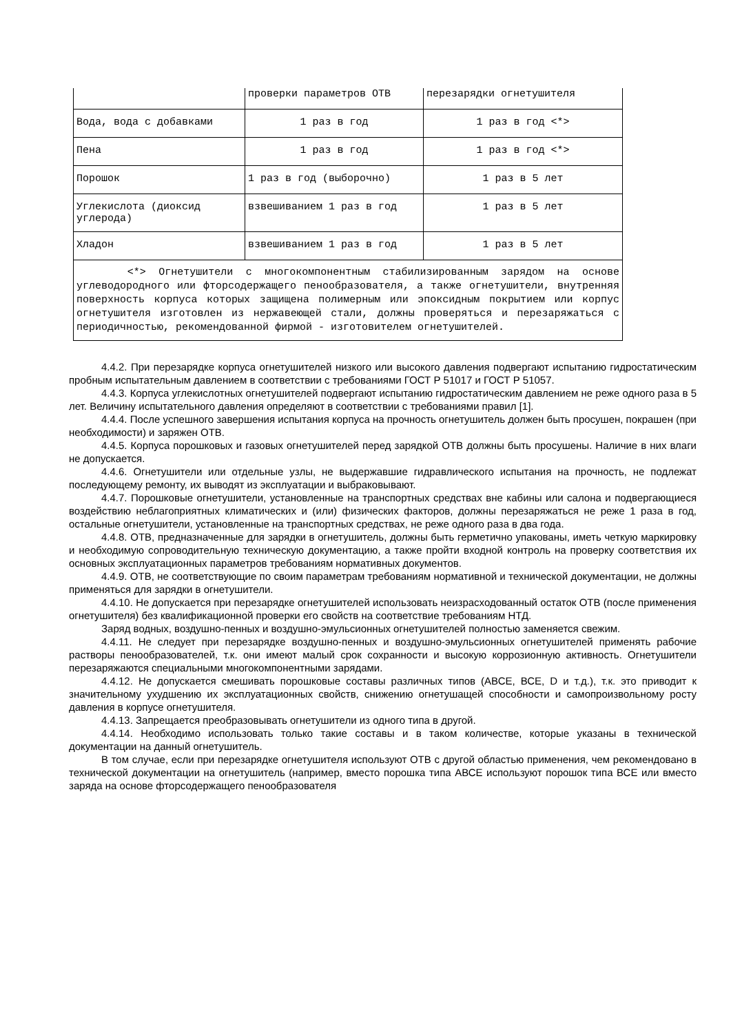| | проверки параметров ОТВ | перезарядки огнетушителя |
| Вода, вода с добавками | 1 раз в год | 1 раз в год <*> |
| Пена | 1 раз в год | 1 раз в год <*> |
| Порошок | 1 раз в год (выборочно) | 1 раз в 5 лет |
| Углекислота (диоксид углерода) | взвешиванием 1 раз в год | 1 раз в 5 лет |
| Хладон | взвешиванием 1 раз в год | 1 раз в 5 лет |
| <*> Огнетушители с многокомпонентным стабилизированным зарядом на основе углеводородного или фторсодержащего пенообразователя, а также огнетушители, внутренняя поверхность корпуса которых защищена полимерным или эпоксидным покрытием или корпус огнетушителя изготовлен из нержавеющей стали, должны проверяться и перезаряжаться с периодичностью, рекомендованной фирмой - изготовителем огнетушителей. | | |
4.4.2. При перезарядке корпуса огнетушителей низкого или высокого давления подвергают испытанию гидростатическим пробным испытательным давлением в соответствии с требованиями ГОСТ Р 51017 и ГОСТ Р 51057.
4.4.3. Корпуса углекислотных огнетушителей подвергают испытанию гидростатическим давлением не реже одного раза в 5 лет. Величину испытательного давления определяют в соответствии с требованиями правил [1].
4.4.4. После успешного завершения испытания корпуса на прочность огнетушитель должен быть просушен, покрашен (при необходимости) и заряжен ОТВ.
4.4.5. Корпуса порошковых и газовых огнетушителей перед зарядкой ОТВ должны быть просушены. Наличие в них влаги не допускается.
4.4.6. Огнетушители или отдельные узлы, не выдержавшие гидравлического испытания на прочность, не подлежат последующему ремонту, их выводят из эксплуатации и выбраковывают.
4.4.7. Порошковые огнетушители, установленные на транспортных средствах вне кабины или салона и подвергающиеся воздействию неблагоприятных климатических и (или) физических факторов, должны перезаряжаться не реже 1 раза в год, остальные огнетушители, установленные на транспортных средствах, не реже одного раза в два года.
4.4.8. ОТВ, предназначенные для зарядки в огнетушитель, должны быть герметично упакованы, иметь четкую маркировку и необходимую сопроводительную техническую документацию, а также пройти входной контроль на проверку соответствия их основных эксплуатационных параметров требованиям нормативных документов.
4.4.9. ОТВ, не соответствующие по своим параметрам требованиям нормативной и технической документации, не должны применяться для зарядки в огнетушители.
4.4.10. Не допускается при перезарядке огнетушителей использовать неизрасходованный остаток ОТВ (после применения огнетушителя) без квалификационной проверки его свойств на соответствие требованиям НТД.
Заряд водных, воздушно-пенных и воздушно-эмульсионных огнетушителей полностью заменяется свежим.
4.4.11. Не следует при перезарядке воздушно-пенных и воздушно-эмульсионных огнетушителей применять рабочие растворы пенообразователей, т.к. они имеют малый срок сохранности и высокую коррозионную активность. Огнетушители перезаряжаются специальными многокомпонентными зарядами.
4.4.12. Не допускается смешивать порошковые составы различных типов (АВСЕ, ВСЕ, D и т.д.), т.к. это приводит к значительному ухудшению их эксплуатационных свойств, снижению огнетушащей способности и самопроизвольному росту давления в корпусе огнетушителя.
4.4.13. Запрещается преобразовывать огнетушители из одного типа в другой.
4.4.14. Необходимо использовать только такие составы и в таком количестве, которые указаны в технической документации на данный огнетушитель.
В том случае, если при перезарядке огнетушителя используют ОТВ с другой областью применения, чем рекомендовано в технической документации на огнетушитель (например, вместо порошка типа АВСЕ используют порошок типа ВСЕ или вместо заряда на основе фторсодержащего пенообразователя